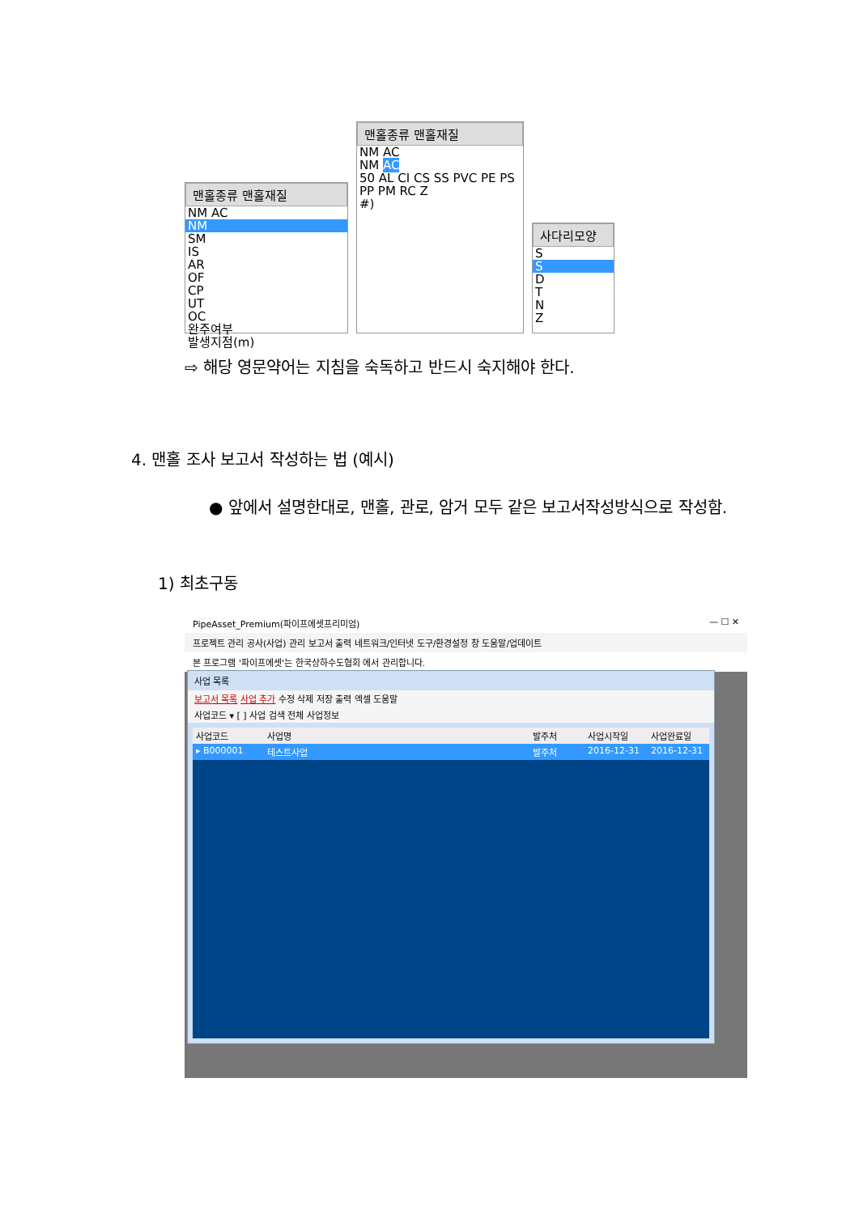맨홀종류 맨홀재질
NM AC
NM
SM
IS
AR
OF
CP
UT
OC
완주여부
발생지점(m)
맨홀종류 맨홀재질
NM AC
NM AC
50 AL CI CS SS PVC PE PS PP PM RC Z
#)
사다리모양
S
S
D
T
N
Z
⇨ 해당 영문약어는 지침을 숙독하고 반드시 숙지해야 한다.
4. 맨홀 조사 보고서 작성하는 법 (예시)
● 앞에서 설명한대로, 맨홀, 관로, 암거 모두 같은 보고서작성방식으로 작성함.
1) 최초구동
PipeAsset_Premium(파이프에셋프리미엄) — ☐ ✕
프로젝트 관리 공사(사업) 관리 보고서 출력 네트워크/인터넷 도구/환경설정 창 도움말/업데이트
본 프로그램 '파이프에셋'는 한국상하수도협회 에서 관리합니다.
사업 목록
보고서 목록 사업 추가 수정 삭제 저장 출력 엑셀 도움말
사업코드 ▾ [ ] 사업 검색 전체 사업정보
사업코드 사업명 발주처 사업시작일 사업완료일
▸ B000001 테스트사업 발주처 2016-12-31 2016-12-31